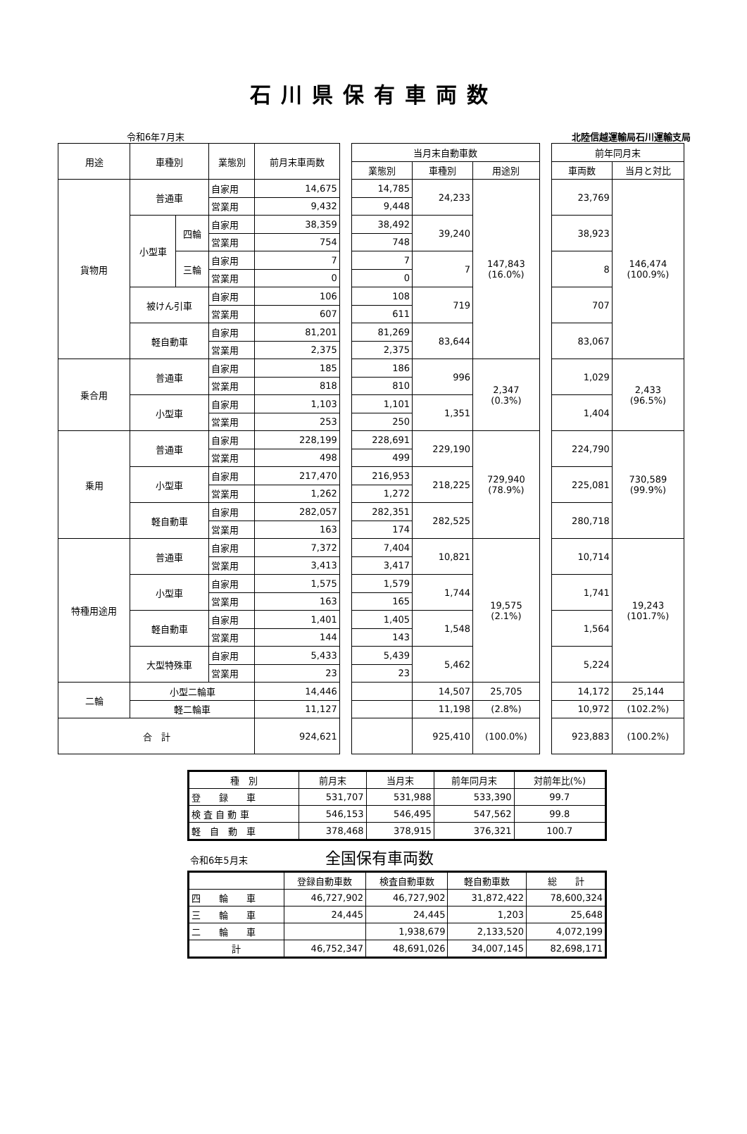石川県保有車両数
令和6年7月末 北陸信越運輸局石川運輸支局
| 用途 | 車種別 | | 業態別 | 前月末車両数 | | 当月末自動車数 | | | | 前年同月末 | |
| | | | | | | 業態別 | 車種別 | 用途別 | | 車両数 | 当月と対比 |
| 貨物用 | 普通車 | | 自家用 | 14,675 | | 14,785 | 24,233 | 147,843 (16.0%) | | 23,769 | 146,474 (100.9%) |
| | | | 営業用 | 9,432 | | 9,448 | | | | | |
| | 小型車 | 四輪 | 自家用 | 38,359 | | 38,492 | 39,240 | | | 38,923 | |
| | | | 営業用 | 754 | | 748 | | | | | |
| | | 三輪 | 自家用 | 7 | | 7 | 7 | | | 8 | |
| | | | 営業用 | 0 | | 0 | | | | | |
| | 被けん引車 | | 自家用 | 106 | | 108 | 719 | | | 707 | |
| | | | 営業用 | 607 | | 611 | | | | | |
| | 軽自動車 | | 自家用 | 81,201 | | 81,269 | 83,644 | | | 83,067 | |
| | | | 営業用 | 2,375 | | 2,375 | | | | | |
| 乗合用 | 普通車 | | 自家用 | 185 | | 186 | 996 | 2,347 (0.3%) | | 1,029 | 2,433 (96.5%) |
| | | | 営業用 | 818 | | 810 | | | | | |
| | 小型車 | | 自家用 | 1,103 | | 1,101 | 1,351 | | | 1,404 | |
| | | | 営業用 | 253 | | 250 | | | | | |
| 乗用 | 普通車 | | 自家用 | 228,199 | | 228,691 | 229,190 | 729,940 (78.9%) | | 224,790 | 730,589 (99.9%) |
| | | | 営業用 | 498 | | 499 | | | | | |
| | 小型車 | | 自家用 | 217,470 | | 216,953 | 218,225 | | | 225,081 | |
| | | | 営業用 | 1,262 | | 1,272 | | | | | |
| | 軽自動車 | | 自家用 | 282,057 | | 282,351 | 282,525 | | | 280,718 | |
| | | | 営業用 | 163 | | 174 | | | | | |
| 特種用途用 | 普通車 | | 自家用 | 7,372 | | 7,404 | 10,821 | 19,575 (2.1%) | | 10,714 | 19,243 (101.7%) |
| | | | 営業用 | 3,413 | | 3,417 | | | | | |
| | 小型車 | | 自家用 | 1,575 | | 1,579 | 1,744 | | | 1,741 | |
| | | | 営業用 | 163 | | 165 | | | | | |
| | 軽自動車 | | 自家用 | 1,401 | | 1,405 | 1,548 | | | 1,564 | |
| | | | 営業用 | 144 | | 143 | | | | | |
| | 大型特殊車 | | 自家用 | 5,433 | | 5,439 | 5,462 | | | 5,224 | |
| | | | 営業用 | 23 | | 23 | | | | | |
| 二輪 | 小型二輪車 | | | 14,446 | | | 14,507 | 25,705 | | 14,172 | 25,144 |
| | 軽二輪車 | | | 11,127 | | | 11,198 | (2.8%) | | 10,972 | (102.2%) |
| 合 計 | | | | 924,621 | | | 925,410 | (100.0%) | | 923,883 | (100.2%) |
| 種 別 | 前月末 | 当月末 | 前年同月末 | 対前年比(%) |
| --- | --- | --- | --- | --- |
| 登 録 車 | 531,707 | 531,988 | 533,390 | 99.7 |
| 検 査 自 動 車 | 546,153 | 546,495 | 547,562 | 99.8 |
| 軽 自 動 車 | 378,468 | 378,915 | 376,321 | 100.7 |
令和6年5月末 全国保有車両数
| | 登録自動車数 | 検査自動車数 | 軽自動車数 | 総 計 |
| --- | --- | --- | --- | --- |
| 四 輪 車 | 46,727,902 | 46,727,902 | 31,872,422 | 78,600,324 |
| 三 輪 車 | 24,445 | 24,445 | 1,203 | 25,648 |
| 二 輪 車 | | 1,938,679 | 2,133,520 | 4,072,199 |
| 計 | 46,752,347 | 48,691,026 | 34,007,145 | 82,698,171 |